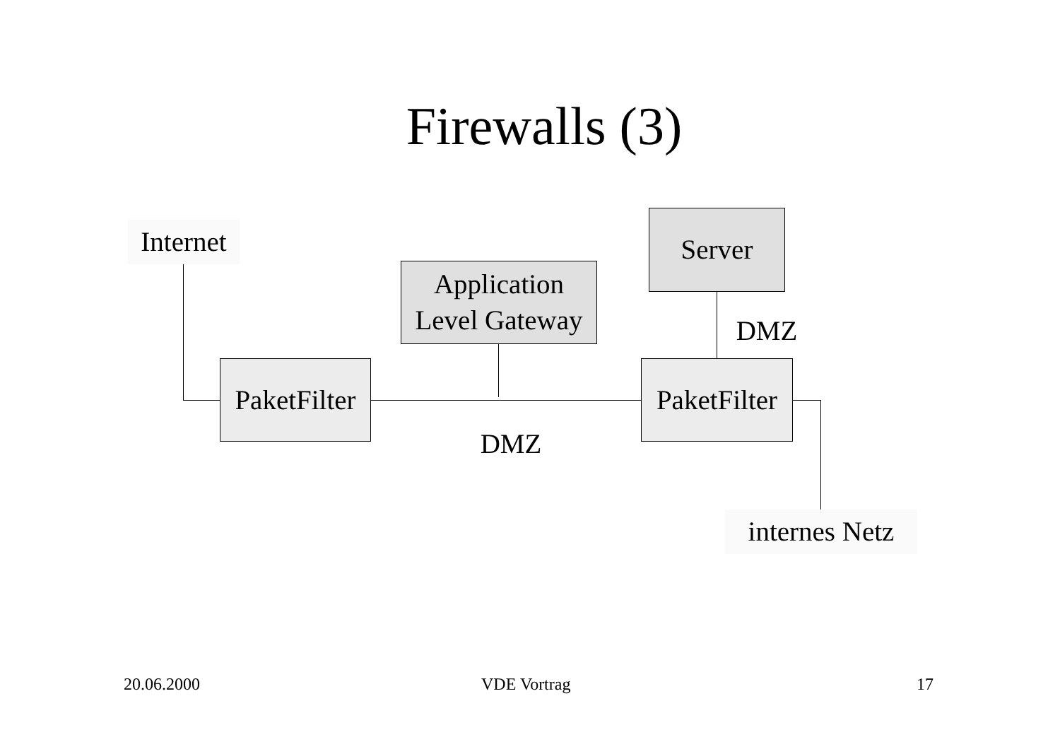Firewalls (3)
Internet
Application
Level Gateway
Server
DMZ
PaketFilter
PaketFilter
DMZ
internes Netz
20.06.2000 VDE Vortrag 17